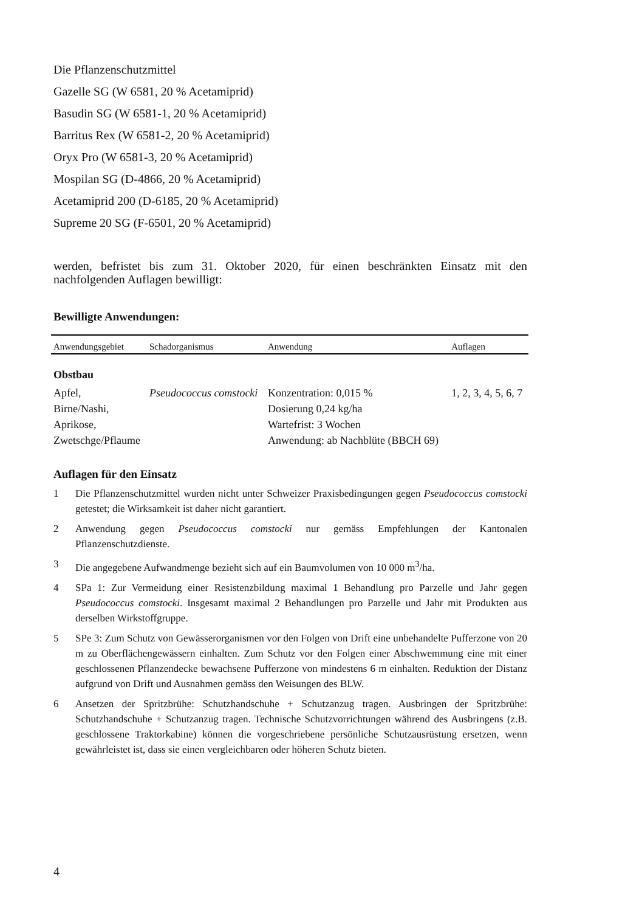Die Pflanzenschutzmittel
Gazelle SG (W 6581, 20 % Acetamiprid)
Basudin SG (W 6581-1, 20 % Acetamiprid)
Barritus Rex (W 6581-2, 20 % Acetamiprid)
Oryx Pro (W 6581-3, 20 % Acetamiprid)
Mospilan SG (D-4866, 20 % Acetamiprid)
Acetamiprid 200 (D-6185, 20 % Acetamiprid)
Supreme 20 SG (F-6501, 20 % Acetamiprid)
werden, befristet bis zum 31. Oktober 2020, für einen beschränkten Einsatz mit den nachfolgenden Auflagen bewilligt:
Bewilligte Anwendungen:
| Anwendungsgebiet | Schadorganismus | Anwendung | Auflagen |
| --- | --- | --- | --- |
| Obstbau | | | |
| Apfel, Birne/Nashi, Aprikose, Zwetschge/Pflaume | Pseudococcus comstocki | Konzentration: 0,015 % Dosierung 0,24 kg/ha Wartefrist: 3 Wochen Anwendung: ab Nachblüte (BBCH 69) | 1, 2, 3, 4, 5, 6, 7 |
Auflagen für den Einsatz
1 Die Pflanzenschutzmittel wurden nicht unter Schweizer Praxisbedingungen gegen Pseudococcus comstocki getestet; die Wirksamkeit ist daher nicht garantiert.
2 Anwendung gegen Pseudococcus comstocki nur gemäss Empfehlungen der Kantonalen Pflanzenschutzdienste.
3 Die angegebene Aufwandmenge bezieht sich auf ein Baumvolumen von 10 000 m<sup>3</sup>/ha.
4 SPa 1: Zur Vermeidung einer Resistenzbildung maximal 1 Behandlung pro Parzelle und Jahr gegen Pseudococcus comstocki. Insgesamt maximal 2 Behandlungen pro Parzelle und Jahr mit Produkten aus derselben Wirkstoffgruppe.
5 SPe 3: Zum Schutz von Gewässerorganismen vor den Folgen von Drift eine unbehandelte Pufferzone von 20 m zu Oberflächengewässern einhalten. Zum Schutz vor den Folgen einer Abschwemmung eine mit einer geschlossenen Pflanzendecke bewachsene Pufferzone von mindestens 6 m einhalten. Reduktion der Distanz aufgrund von Drift und Ausnahmen gemäss den Weisungen des BLW.
6 Ansetzen der Spritzbrühe: Schutzhandschuhe + Schutzanzug tragen. Ausbringen der Spritzbrühe: Schutzhandschuhe + Schutzanzug tragen. Technische Schutzvorrichtungen während des Ausbringens (z.B. geschlossene Traktorkabine) können die vorgeschriebene persönliche Schutzausrüstung ersetzen, wenn gewährleistet ist, dass sie einen vergleichbaren oder höheren Schutz bieten.
4